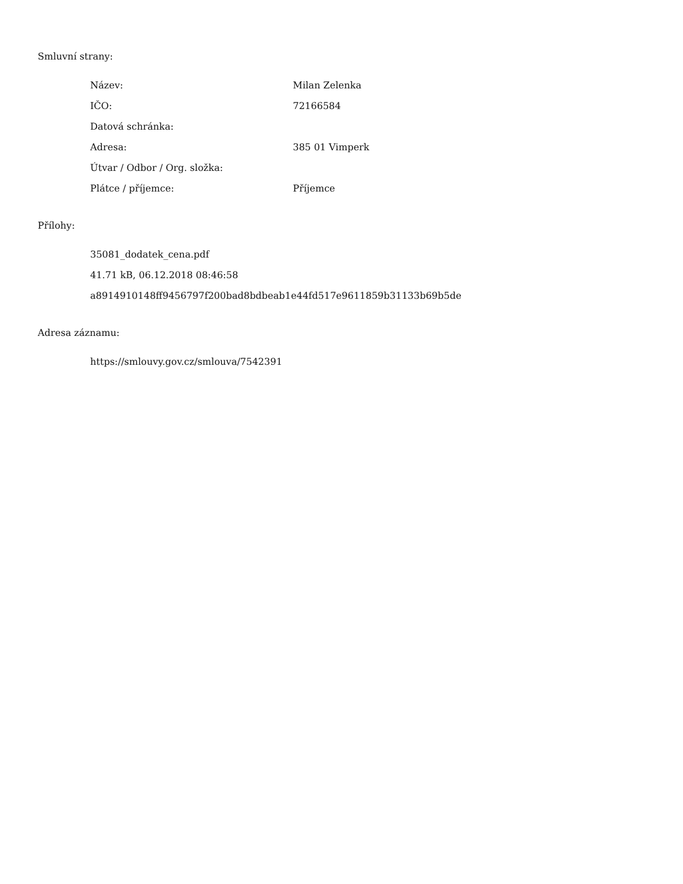Smluvní strany:
| Název: | Milan Zelenka |
| IČO: | 72166584 |
| Datová schránka: | |
| Adresa: | 385 01 Vimperk |
| Útvar / Odbor / Org. složka: | |
| Plátce / příjemce: | Příjemce |
Přílohy:
35081_dodatek_cena.pdf
41.71 kB, 06.12.2018 08:46:58
a8914910148ff9456797f200bad8bdbeab1e44fd517e9611859b31133b69b5de
Adresa záznamu:
https://smlouvy.gov.cz/smlouva/7542391